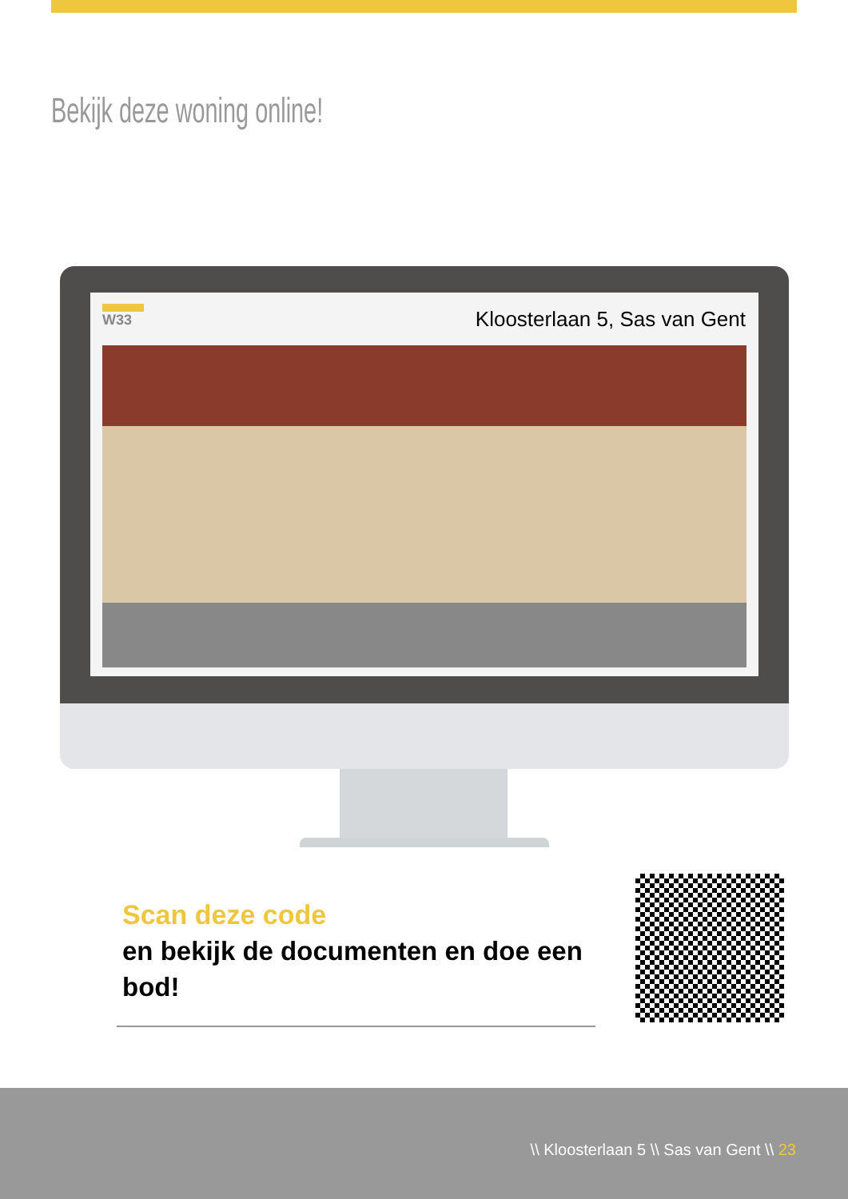Bekijk deze woning online!
W33 Kloosterlaan 5, Sas van Gent
Scan deze code
en bekijk de documenten en doe een bod!
\\ Kloosterlaan 5 \\ Sas van Gent \\ 23